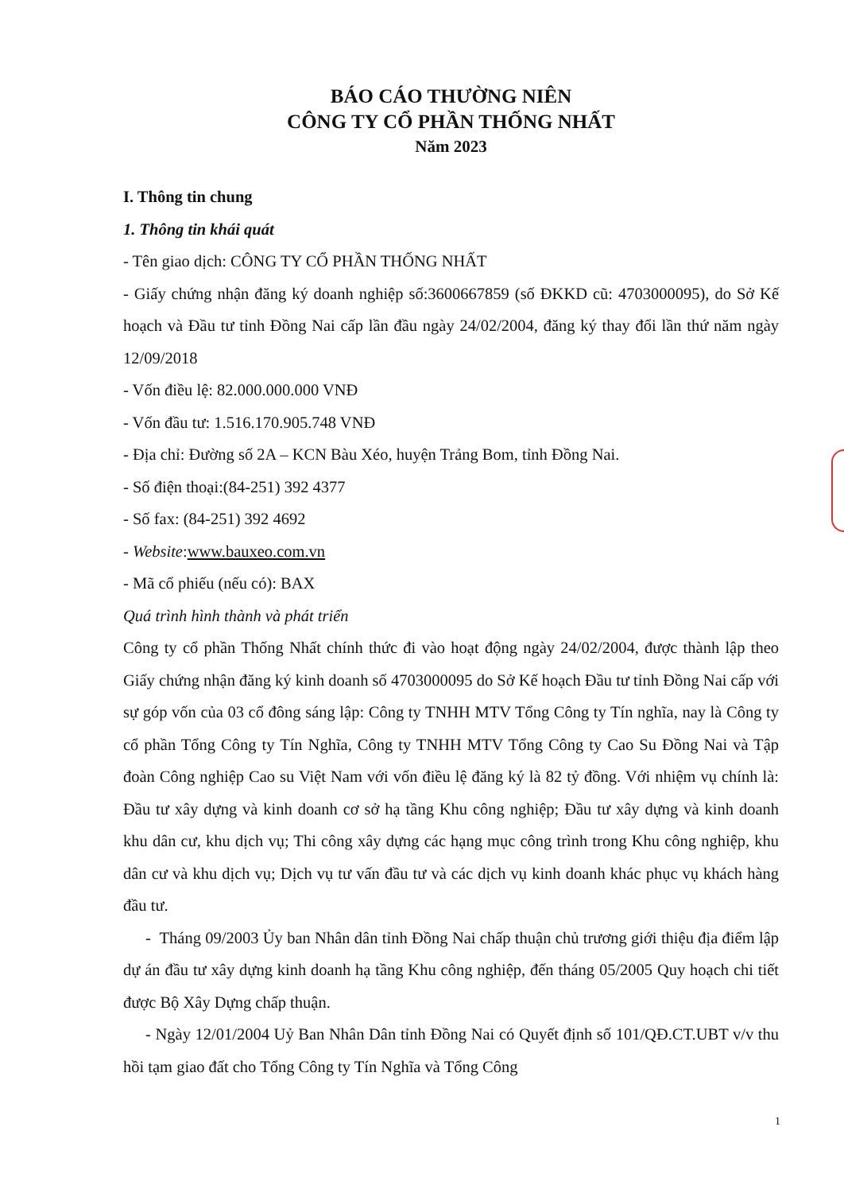BÁO CÁO THƯỜNG NIÊN
CÔNG TY CỔ PHẦN THỐNG NHẤT
Năm 2023
I. Thông tin chung
1. Thông tin khái quát
- Tên giao dịch: CÔNG TY CỔ PHẦN THỐNG NHẤT
- Giấy chứng nhận đăng ký doanh nghiệp số:3600667859 (số ĐKKD cũ: 4703000095), do Sở Kế hoạch và Đầu tư tỉnh Đồng Nai cấp lần đầu ngày 24/02/2004, đăng ký thay đổi lần thứ năm ngày 12/09/2018
- Vốn điều lệ: 82.000.000.000 VNĐ
- Vốn đầu tư: 1.516.170.905.748 VNĐ
- Địa chỉ: Đường số 2A – KCN Bàu Xéo, huyện Trảng Bom, tỉnh Đồng Nai.
- Số điện thoại:(84-251) 392 4377
- Số fax: (84-251) 392 4692
- Website:www.bauxeo.com.vn
- Mã cổ phiếu (nếu có): BAX
Quá trình hình thành và phát triển
Công ty cổ phần Thống Nhất chính thức đi vào hoạt động ngày 24/02/2004, được thành lập theo Giấy chứng nhận đăng ký kinh doanh số 4703000095 do Sở Kế hoạch Đầu tư tỉnh Đồng Nai cấp với sự góp vốn của 03 cổ đông sáng lập: Công ty TNHH MTV Tổng Công ty Tín nghĩa, nay là Công ty cổ phần Tổng Công ty Tín Nghĩa, Công ty TNHH MTV Tổng Công ty Cao Su Đồng Nai và Tập đoàn Công nghiệp Cao su Việt Nam với vốn điều lệ đăng ký là 82 tỷ đồng. Với nhiệm vụ chính là: Đầu tư xây dựng và kinh doanh cơ sở hạ tầng Khu công nghiệp; Đầu tư xây dựng và kinh doanh khu dân cư, khu dịch vụ; Thi công xây dựng các hạng mục công trình trong Khu công nghiệp, khu dân cư và khu dịch vụ; Dịch vụ tư vấn đầu tư và các dịch vụ kinh doanh khác phục vụ khách hàng đầu tư.
- Tháng 09/2003 Ủy ban Nhân dân tỉnh Đồng Nai chấp thuận chủ trương giới thiệu địa điểm lập dự án đầu tư xây dựng kinh doanh hạ tầng Khu công nghiệp, đến tháng 05/2005 Quy hoạch chi tiết được Bộ Xây Dựng chấp thuận.
- Ngày 12/01/2004 Uỷ Ban Nhân Dân tỉnh Đồng Nai có Quyết định số 101/QĐ.CT.UBT v/v thu hồi tạm giao đất cho Tổng Công ty Tín Nghĩa và Tổng Công
1